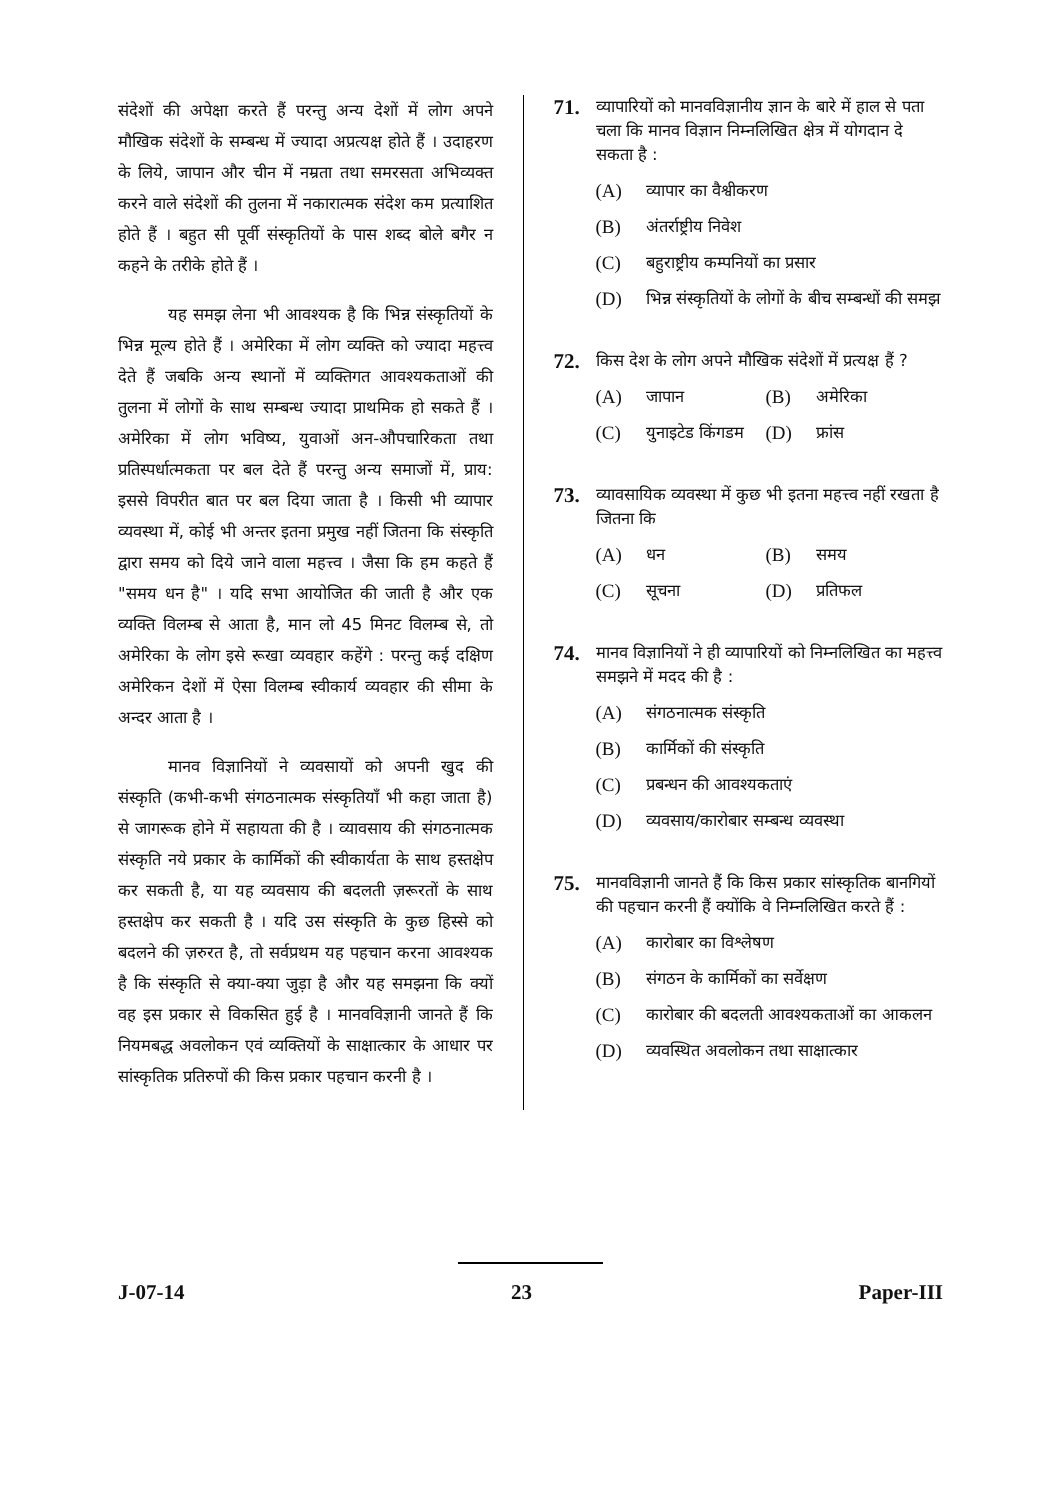संदेशों की अपेक्षा करते हैं परन्तु अन्य देशों में लोग अपने मौखिक संदेशों के सम्बन्ध में ज्यादा अप्रत्यक्ष होते हैं । उदाहरण के लिये, जापान और चीन में नम्रता तथा समरसता अभिव्यक्त करने वाले संदेशों की तुलना में नकारात्मक संदेश कम प्रत्याशित होते हैं । बहुत सी पूर्वी संस्कृतियों के पास शब्द बोले बगैर न कहने के तरीके होते हैं ।
यह समझ लेना भी आवश्यक है कि भिन्न संस्कृतियों के भिन्न मूल्य होते हैं । अमेरिका में लोग व्यक्ति को ज्यादा महत्त्व देते हैं जबकि अन्य स्थानों में व्यक्तिगत आवश्यकताओं की तुलना में लोगों के साथ सम्बन्ध ज्यादा प्राथमिक हो सकते हैं । अमेरिका में लोग भविष्य, युवाओं अन-औपचारिकता तथा प्रतिस्पर्धात्मकता पर बल देते हैं परन्तु अन्य समाजों में, प्राय: इससे विपरीत बात पर बल दिया जाता है । किसी भी व्यापार व्यवस्था में, कोई भी अन्तर इतना प्रमुख नहीं जितना कि संस्कृति द्वारा समय को दिये जाने वाला महत्त्व । जैसा कि हम कहते हैं "समय धन है" । यदि सभा आयोजित की जाती है और एक व्यक्ति विलम्ब से आता है, मान लो 45 मिनट विलम्ब से, तो अमेरिका के लोग इसे रूखा व्यवहार कहेंगे : परन्तु कई दक्षिण अमेरिकन देशों में ऐसा विलम्ब स्वीकार्य व्यवहार की सीमा के अन्दर आता है ।
मानव विज्ञानियों ने व्यवसायों को अपनी खुद की संस्कृति (कभी-कभी संगठनात्मक संस्कृतियाँ भी कहा जाता है) से जागरूक होने में सहायता की है । व्यावसाय की संगठनात्मक संस्कृति नये प्रकार के कार्मिकों की स्वीकार्यता के साथ हस्तक्षेप कर सकती है, या यह व्यवसाय की बदलती ज़रूरतों के साथ हस्तक्षेप कर सकती है । यदि उस संस्कृति के कुछ हिस्से को बदलने की ज़रुरत है, तो सर्वप्रथम यह पहचान करना आवश्यक है कि संस्कृति से क्या-क्या जुड़ा है और यह समझना कि क्यों वह इस प्रकार से विकसित हुई है । मानवविज्ञानी जानते हैं कि नियमबद्ध अवलोकन एवं व्यक्तियों के साक्षात्कार के आधार पर सांस्कृतिक प्रतिरुपों की किस प्रकार पहचान करनी है ।
71. व्यापारियों को मानवविज्ञानीय ज्ञान के बारे में हाल से पता चला कि मानव विज्ञान निम्नलिखित क्षेत्र में योगदान दे सकता है :
(A) व्यापार का वैश्वीकरण
(B) अंतर्राष्ट्रीय निवेश
(C) बहुराष्ट्रीय कम्पनियों का प्रसार
(D) भिन्न संस्कृतियों के लोगों के बीच सम्बन्धों की समझ
72. किस देश के लोग अपने मौखिक संदेशों में प्रत्यक्ष हैं ?
(A) जापान
(B) अमेरिका
(C) युनाइटेड किंगडम
(D) फ्रांस
73. व्यावसायिक व्यवस्था में कुछ भी इतना महत्त्व नहीं रखता है जितना कि
(A) धन
(B) समय
(C) सूचना
(D) प्रतिफल
74. मानव विज्ञानियों ने ही व्यापारियों को निम्नलिखित का महत्त्व समझने में मदद की है :
(A) संगठनात्मक संस्कृति
(B) कार्मिकों की संस्कृति
(C) प्रबन्धन की आवश्यकताएं
(D) व्यवसाय/कारोबार सम्बन्ध व्यवस्था
75. मानवविज्ञानी जानते हैं कि किस प्रकार सांस्कृतिक बानगियों की पहचान करनी हैं क्योंकि वे निम्नलिखित करते हैं :
(A) कारोबार का विश्लेषण
(B) संगठन के कार्मिकों का सर्वेक्षण
(C) कारोबार की बदलती आवश्यकताओं का आकलन
(D) व्यवस्थित अवलोकन तथा साक्षात्कार
J-07-14 23 Paper-III